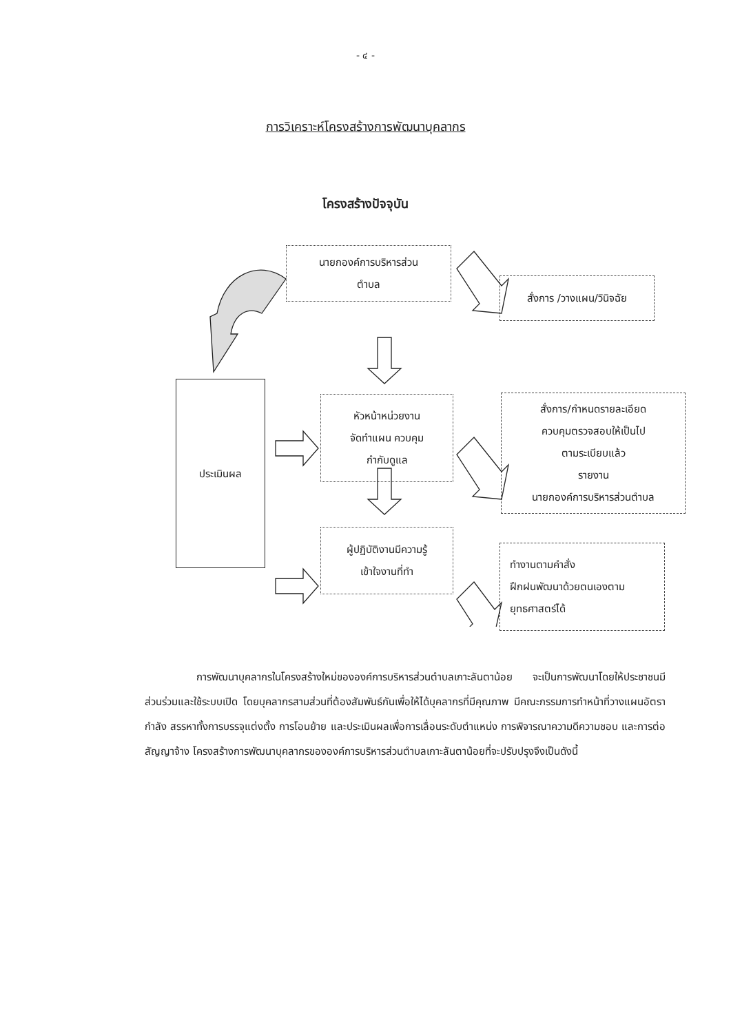- ๔ -
การวิเคราะห์โครงสร้างการพัฒนาบุคลากร
โครงสร้างปัจจุบัน
นายกองค์การบริหารส่วน
ตำบล
สั่งการ /วางแผน/วินิจฉัย
ประเมินผล
หัวหน้าหน่วยงาน
จัดทำแผน ควบคุม
กำกับดูแล
สั่งการ/กำหนดรายละเอียด
ควบคุมตรวจสอบให้เป็นไป
ตามระเบียบแล้ว
รายงาน
นายกองค์การบริหารส่วนตำบล
ผู้ปฏิบัติงานมีความรู้
เข้าใจงานที่ทำ
ทำงานตามคำสั่ง
ฝึกฝนพัฒนาด้วยตนเองตาม
ยุทธศาสตร์ได้
การพัฒนาบุคลากรในโครงสร้างใหม่ขององค์การบริหารส่วนตำบลเกาะลันตาน้อย จะเป็นการพัฒนาโดยให้ประชาชนมีส่วนร่วมและใช้ระบบเปิด โดยบุคลากรสามส่วนที่ต้องสัมพันธ์กันเพื่อให้ได้บุคลากรที่มีคุณภาพ มีคณะกรรมการทำหน้าที่วางแผนอัตรากำลัง สรรหาทั้งการบรรจุแต่งตั้ง การโอนย้าย และประเมินผลเพื่อการเลื่อนระดับตำแหน่ง การพิจารณาความดีความชอบ และการต่อสัญญาจ้าง โครงสร้างการพัฒนาบุคลากรขององค์การบริหารส่วนตำบลเกาะลันตาน้อยที่จะปรับปรุงจึงเป็นดังนี้